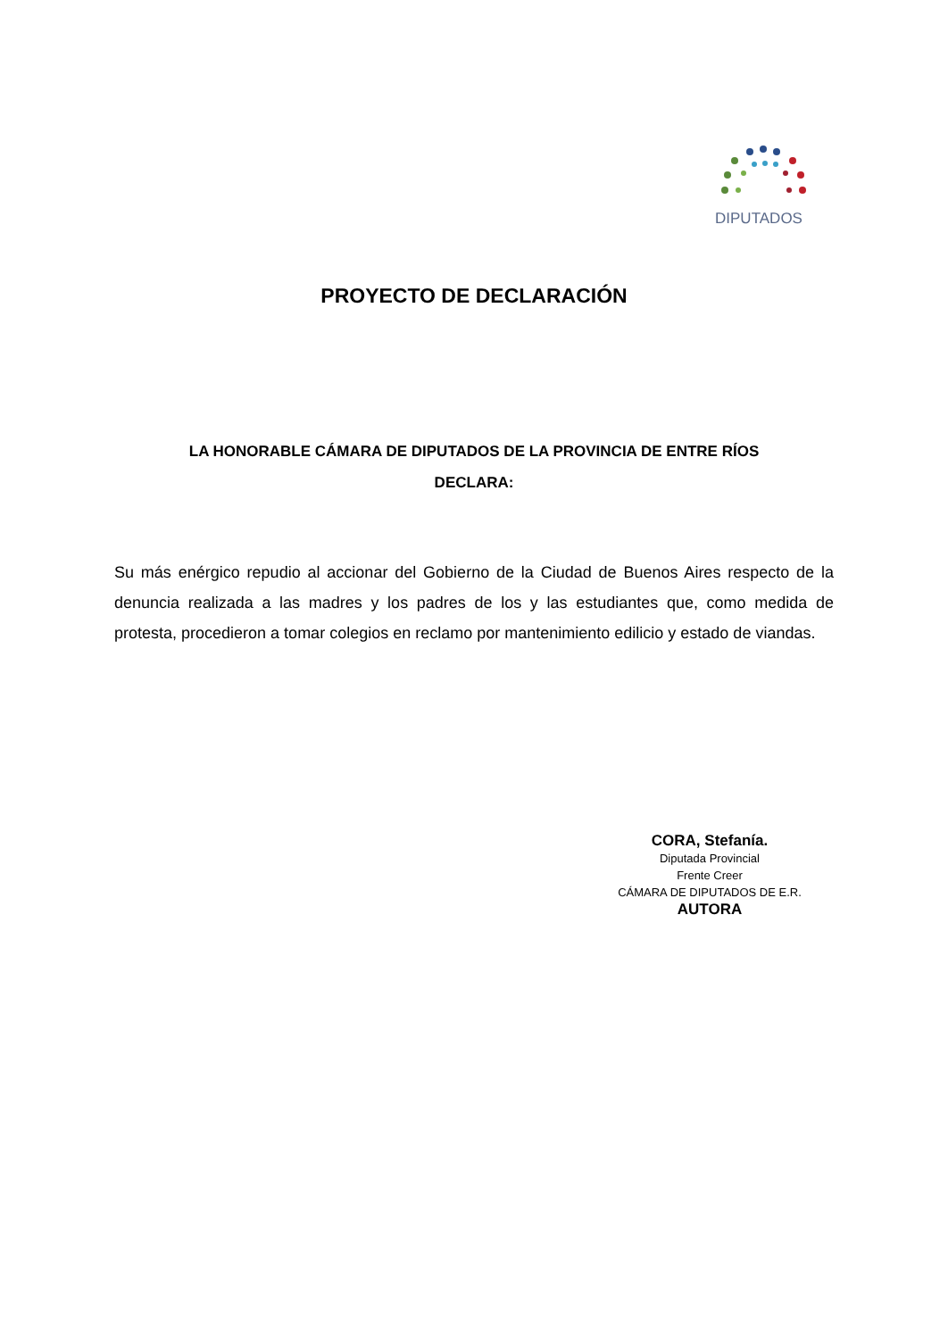DIPUTADOS
PROYECTO DE DECLARACIÓN
LA HONORABLE CÁMARA DE DIPUTADOS DE LA PROVINCIA DE ENTRE RÍOS
DECLARA:
Su más enérgico repudio al accionar del Gobierno de la Ciudad de Buenos Aires respecto de la denuncia realizada a las madres y los padres de los y las estudiantes que, como medida de protesta, procedieron a tomar colegios en reclamo por mantenimiento edilicio y estado de viandas.
CORA, Stefanía.
Diputada Provincial
Frente Creer
CÁMARA DE DIPUTADOS DE E.R.
AUTORA